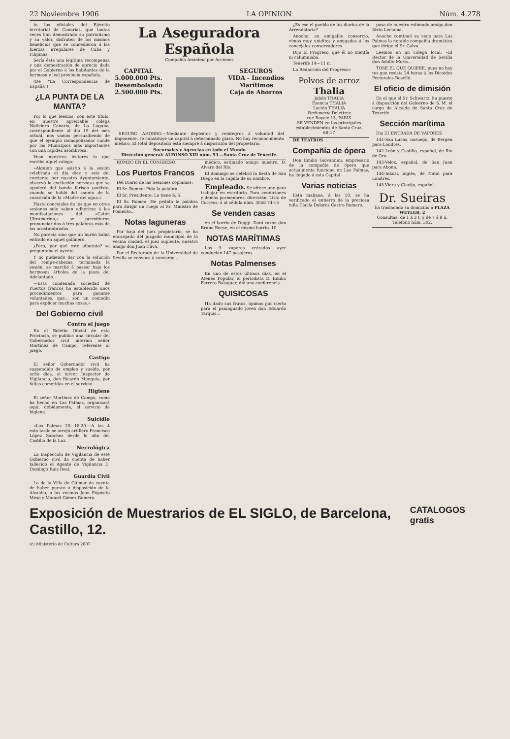22 Noviembre 1906 LA OPINION Núm. 4.278
to los oficiales del Ejército territorial de Canarias, que tantas veces han demostrado su patriotismo y su valor, disfruten de los mismos beneficios que se concedieron á las fuerzas irregulares de Cuba y Filipinas.
Sería ésta una legítima recompensa y una demostración de aprecio dada por el Gobierno á los habitantes de la hermosa y leal provincia española.
(De "La Correspondencia de España")
¿LA PUNTA DE LA MANTA?
Por lo que leemos, con este título, en nuestro apreciable colega Noticiero Canario, de La Laguna, correspondiente al día 19 del mes actual, nos vamos persuadiendo de que el ejemplo monopolizador cunde por los Municipios más importantes con una rapidez asombrosa.
Vean nuestros lectores lo que escribe aquel colega:
«Alguien que asistió á la sesión celebrada el día diez y seis del corriente por nuestro Ayuntamiento, observó la excitación nerviosa que se apoderó del bando fariseo pactista, cuando se habló del asunto de la concesión de la «Madre del agua.»
Hasta concejales de los que en otras sesiones solo saben adherirse á las manifestaciones del «Catón Ultramarino,» se permitieron pronunciar dos ó tres palabras más de las acostumbradas.
No parecía sino que un hurón había entrado en aquel gallinero.
¿Pero, por qué este alboroto? se preguntaba el oyente.
Y no pudiendo dar con la solución del rompe-cabezas, terminada la sesión, se marchó á pasear bajo los hermosos árboles de la plaza del Adelantado.
—Esta condenada sociedad de Puertos francos ha establecido unos procedimientos para ganarse voluntades, que... son un comodín para explicar muchas cosas.»
Del Gobierno civil
Contra el juego
En el Boletín Oficial de esta Provincia, se publica una circular del Gobernador civil interino señor Martínez de Campo, referente al juego.
Castigo
El señor Gobernador civil ha suspendido de empleo y sueldo, por ocho días, al tercer Inspector de Vigilancia, don Ricardo Munguía, por faltas cometidas en el servicio.
Higiene
El señor Martínez de Campo, como ha hecho en Las Palmas, organizará aquí, debidamente, el servicio de higiene.
Suicidio
«Las Palmas 20—18'20.—A las 4 esta tarde se arrojó artillero Francisco López Sánchez desde lo alto del Castillo de la Luz.
Necrológica
La Inspección de Vigilancia de este Gobierno civil da cuenta de haber fallecido el Agente de Vigilancia D. Domingo Ruiz Real.
Guardia Civil
La de la Villa de Güimar da cuenta de haber puesto á disposición de la Alcaldía, á los vecinos Juan Expósito Mesa y Manuel Gómez Romero.
La Aseguradora Española
Compañía Anónima por Acciones
CAPITAL
5.000.000 Pts.
Desembolsado
2.500.000 Pts. SEGUROS
VIDA - Incendios
Marítimos
Caja de Ahorros
SEGURO AHORRO.—Mediante depósitos y reintegros á voluntad del imponente, se constituye un capital á determinado plazo. No hay reconocimiento médico. El total depositado está siempre á disposición del propietario.
Sucursales y Agencias en todo el Mundo
Dirección general: ALFONSO XIII núm. 93.—Santa Cruz de Tenerife.
ROMEO EN EL CONGRESO
Los Puertos Francos
Del Diario de las Sesiones copiamos:
El Sr. Romeo: Pido la palabra.
El Sr. Presidente: La tiene S. S.
El Sr. Romeo: He pedido la palabra para dirigir un ruego al Sr. Ministro de Fomento...
Notas laguneras
Por baja del juez propietario, se ha encargado del juzgado municipal de la vecina ciudad, el juez suplente, nuestro amigo don Juan Cliva.
Por el Rectorado de la Universidad de Sevilla se convoca á concurso...
médico, estimado amigo nuestro, D. Alvaro del Río.
El domingo se celebró la fiesta de San Diego en la capilla de su nombre.
Empleado. Se ofrece uno para trabajar en escritorio. Para condiciones y demás pormenores: dirección, Lista de Correos; á al cédula núm. 3046 74-15
Se venden casas
en el barrio de Duggi. Dará razón don Bruno Beese, en el mismo barrio. 10
NOTAS MARÍTIMAS
Los 5 vapores entrados ayer conducían 147 pasajeros.
Notas Palmenses
En uno de estos últimos días, en el Ateneo Popular, el periodista D. Emilio Ferrero Balaguer, dió una conferencia.
QUISICOSAS
Ha dado sus frutos, ópimos por cierto para el paniaguado joven don Eduardo Tarquis...
¿Es ese el pueblo de los diarios de la Arrendataria?
Anoche, en amigable consorcio, vimos muy uniditos y amigados á los concejales conservadores.
Dijo El Progreso, que él no mentía ni calumniaba.
Tenerife 14—11 n.
La Redacción del Progreso»
Polvos de arroz
Thalia
Jabón THALIA
Esencia THALIA
Loción THALIA
Perfumería Delettrez
rue Royale 15, PARIS
SE VENDEN en los principales establecimientos de Santa Cruz. 68|17
DE TEATROS
Compañía de ópera
Don Emilio Giovannini, empresario de la compañía de ópera que actualmente funciona en Las Palmas, ha llegado á esta Capital.
Varias noticias
Esta mañana, á las 10, se ha verificado el entierro de la preciosa niña Dácila Dolores Castro Romero.
posa de nuestro estimado amigo don Sixto Lecuona.
Anoche continuó su viaje para Las Palmas la notable compañía dramática que dirige el Sr. Calvo.
Leemos en un colega local: «El Rector de la Universidad de Sevilla don Adolfo Moris...
TOSE EL QUE QUIERE, pues no hay tos que resista 24 horas á los Dicoides Pectorales Roselló.
El oficio de dimisión
En el que el Sr. Schwartz, ha puesto á disposición del Gobierno de S. M. el cargo de Alcalde de Santa Cruz de Tenerife.
Sección marítima
Dia 21 ENTRADA DE VAPORES
141-San Lucas, noruego, de Bergen para Londres.
142-León y Castillo, español, de Río de Oro.
143-Velox, español, de San Juan para Abona.
144-Inkosi, inglés, de Natal para Londres.
145-Viera y Clavijo, español.
Dr. Sueiras
ha trasladado su domicilio á PLAZA WEYLER, 2
Consultas: de 1 á 3 t. y de 7 á 9 n.
Teléfono núm. 302.
Exposición de Muestrarios de EL SIGLO, de Barcelona, Castillo, 12. CATALOGOS gratis
(c) Ministerio de Cultura 2007